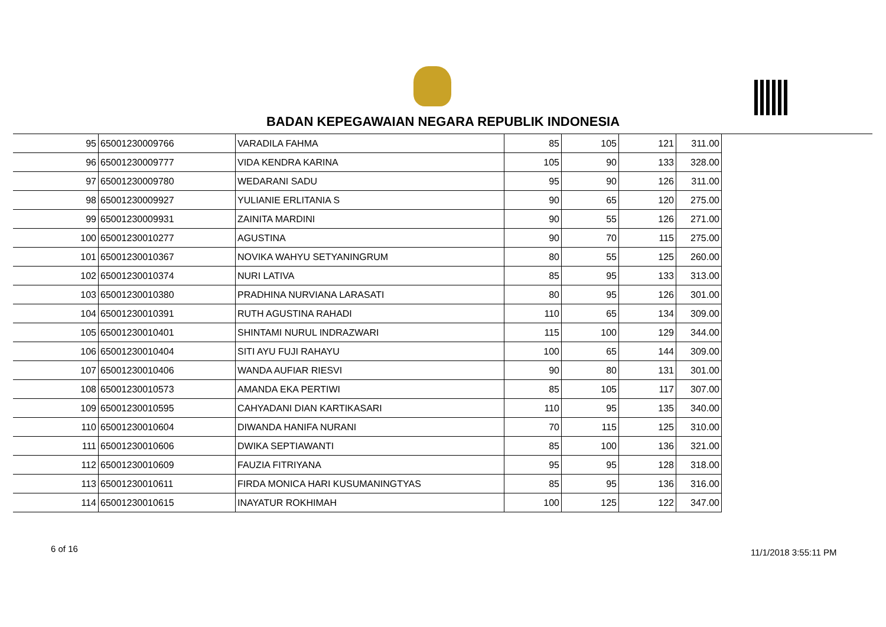BADAN KEPEGAWAIAN NEGARA REPUBLIK INDONESIA
| 95 | 65001230009766 | VARADILA FAHMA | 85 | 105 | 121 | 311.00 |
| 96 | 65001230009777 | VIDA KENDRA KARINA | 105 | 90 | 133 | 328.00 |
| 97 | 65001230009780 | WEDARANI SADU | 95 | 90 | 126 | 311.00 |
| 98 | 65001230009927 | YULIANIE ERLITANIA S | 90 | 65 | 120 | 275.00 |
| 99 | 65001230009931 | ZAINITA MARDINI | 90 | 55 | 126 | 271.00 |
| 100 | 65001230010277 | AGUSTINA | 90 | 70 | 115 | 275.00 |
| 101 | 65001230010367 | NOVIKA WAHYU SETYANINGRUM | 80 | 55 | 125 | 260.00 |
| 102 | 65001230010374 | NURI LATIVA | 85 | 95 | 133 | 313.00 |
| 103 | 65001230010380 | PRADHINA NURVIANA LARASATI | 80 | 95 | 126 | 301.00 |
| 104 | 65001230010391 | RUTH AGUSTINA RAHADI | 110 | 65 | 134 | 309.00 |
| 105 | 65001230010401 | SHINTAMI NURUL INDRAZWARI | 115 | 100 | 129 | 344.00 |
| 106 | 65001230010404 | SITI AYU FUJI RAHAYU | 100 | 65 | 144 | 309.00 |
| 107 | 65001230010406 | WANDA AUFIAR RIESVI | 90 | 80 | 131 | 301.00 |
| 108 | 65001230010573 | AMANDA EKA PERTIWI | 85 | 105 | 117 | 307.00 |
| 109 | 65001230010595 | CAHYADANI DIAN KARTIKASARI | 110 | 95 | 135 | 340.00 |
| 110 | 65001230010604 | DIWANDA HANIFA NURANI | 70 | 115 | 125 | 310.00 |
| 111 | 65001230010606 | DWIKA SEPTIAWANTI | 85 | 100 | 136 | 321.00 |
| 112 | 65001230010609 | FAUZIA FITRIYANA | 95 | 95 | 128 | 318.00 |
| 113 | 65001230010611 | FIRDA MONICA HARI KUSUMANINGTYAS | 85 | 95 | 136 | 316.00 |
| 114 | 65001230010615 | INAYATUR ROKHIMAH | 100 | 125 | 122 | 347.00 |
6 of 16 11/1/2018 3:55:11 PM